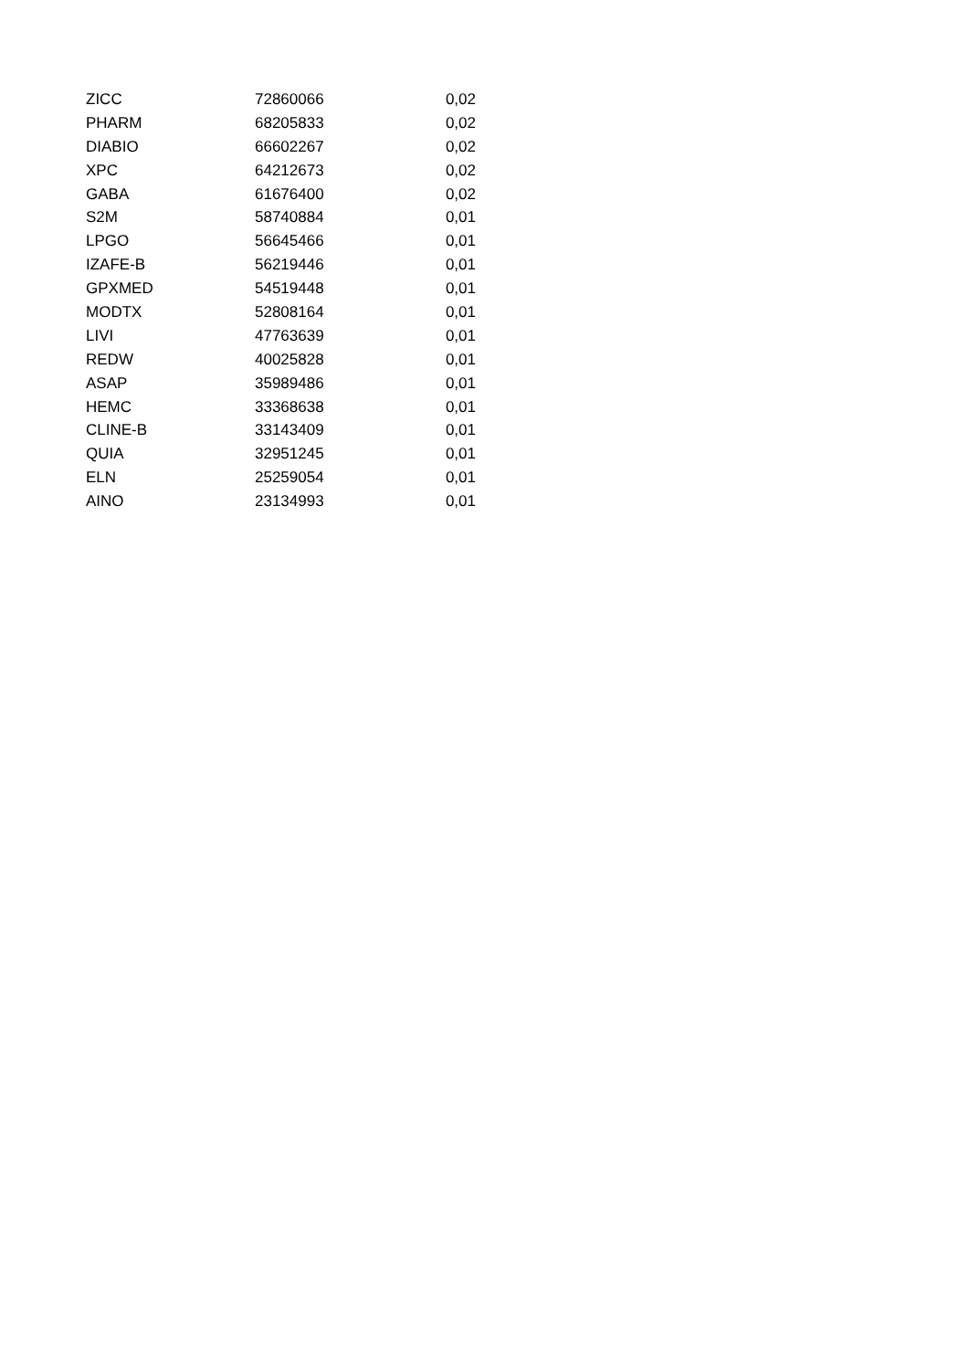| ZICC | 72860066 | 0,02 |
| PHARM | 68205833 | 0,02 |
| DIABIO | 66602267 | 0,02 |
| XPC | 64212673 | 0,02 |
| GABA | 61676400 | 0,02 |
| S2M | 58740884 | 0,01 |
| LPGO | 56645466 | 0,01 |
| IZAFE-B | 56219446 | 0,01 |
| GPXMED | 54519448 | 0,01 |
| MODTX | 52808164 | 0,01 |
| LIVI | 47763639 | 0,01 |
| REDW | 40025828 | 0,01 |
| ASAP | 35989486 | 0,01 |
| HEMC | 33368638 | 0,01 |
| CLINE-B | 33143409 | 0,01 |
| QUIA | 32951245 | 0,01 |
| ELN | 25259054 | 0,01 |
| AINO | 23134993 | 0,01 |